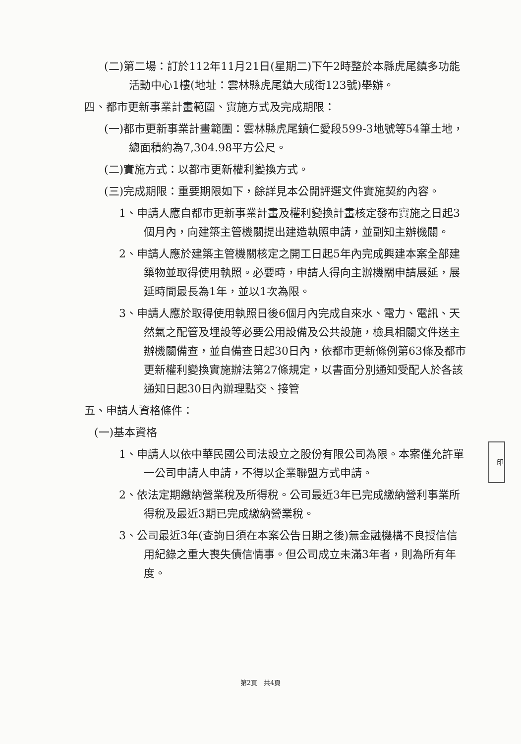(二)第二場：訂於112年11月21日(星期二)下午2時整於本縣虎尾鎮多功能活動中心1樓(地址：雲林縣虎尾鎮大成街123號)舉辦。
四、都市更新事業計畫範圍、實施方式及完成期限：
(一)都市更新事業計畫範圍：雲林縣虎尾鎮仁愛段599-3地號等54筆土地，總面積約為7,304.98平方公尺。
(二)實施方式：以都市更新權利變換方式。
(三)完成期限：重要期限如下，餘詳見本公開評選文件實施契約內容。
1、申請人應自都市更新事業計畫及權利變換計畫核定發布實施之日起3個月內，向建築主管機關提出建造執照申請，並副知主辦機關。
2、申請人應於建築主管機關核定之開工日起5年內完成興建本案全部建築物並取得使用執照。必要時，申請人得向主辦機關申請展延，展延時間最長為1年，並以1次為限。
3、申請人應於取得使用執照日後6個月內完成自來水、電力、電訊、天然氣之配管及埋設等必要公用設備及公共設施，檢具相關文件送主辦機關備查，並自備查日起30日內，依都市更新條例第63條及都市更新權利變換實施辦法第27條規定，以書面分別通知受配人於各該通知日起30日內辦理點交、接管
五、申請人資格條件：
(一)基本資格
1、申請人以依中華民國公司法設立之股份有限公司為限。本案僅允許單一公司申請人申請，不得以企業聯盟方式申請。
2、依法定期繳納營業稅及所得稅。公司最近3年已完成繳納營利事業所得稅及最近3期已完成繳納營業稅。
3、公司最近3年(查詢日須在本案公告日期之後)無金融機構不良授信信用紀錄之重大喪失債信情事。但公司成立未滿3年者，則為所有年度。
印
第2頁　共4頁